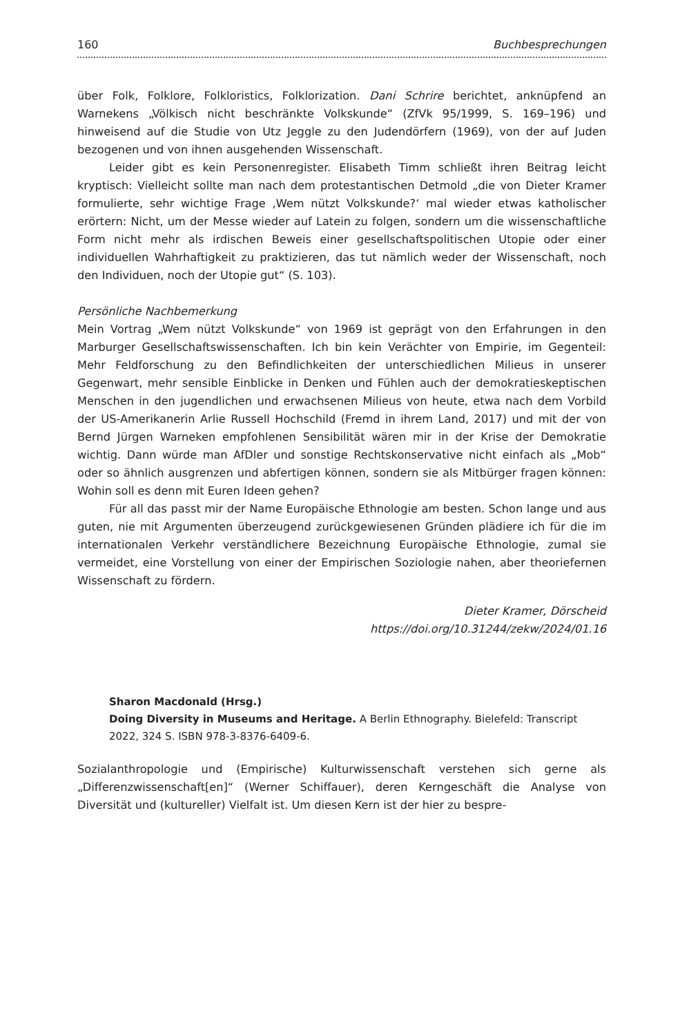160 Buchbesprechungen
über Folk, Folklore, Folkloristics, Folklorization. Dani Schrire berichtet, anknüpfend an Warnekens „Völkisch nicht beschränkte Volkskunde“ (ZfVk 95/1999, S. 169–196) und hinweisend auf die Studie von Utz Jeggle zu den Judendörfern (1969), von der auf Juden bezogenen und von ihnen ausgehenden Wissenschaft.
Leider gibt es kein Personenregister. Elisabeth Timm schließt ihren Beitrag leicht kryptisch: Vielleicht sollte man nach dem protestantischen Detmold „die von Dieter Kramer formulierte, sehr wichtige Frage ‚Wem nützt Volkskunde?‘ mal wieder etwas katholischer erörtern: Nicht, um der Messe wieder auf Latein zu folgen, sondern um die wissenschaftliche Form nicht mehr als irdischen Beweis einer gesellschaftspoliti­schen Utopie oder einer individuellen Wahrhaftigkeit zu praktizieren, das tut nämlich weder der Wissenschaft, noch den Individuen, noch der Utopie gut“ (S. 103).
Persönliche Nachbemerkung
Mein Vortrag „Wem nützt Volkskunde“ von 1969 ist geprägt von den Erfahrungen in den Marburger Gesellschaftswissenschaften. Ich bin kein Verächter von Empirie, im Gegenteil: Mehr Feldforschung zu den Befindlichkeiten der unterschiedlichen Milieus in unserer Gegenwart, mehr sensible Einblicke in Denken und Fühlen auch der demokratieskeptischen Menschen in den jugendlichen und erwachsenen Milieus von heute, etwa nach dem Vorbild der US-Amerikanerin Arlie Russell Hochschild (Fremd in ihrem Land, 2017) und mit der von Bernd Jürgen Warneken empfohlenen Sensibilität wären mir in der Krise der Demokratie wichtig. Dann würde man AfDler und sonstige Rechtskonservative nicht einfach als „Mob“ oder so ähnlich ausgrenzen und abfertigen können, sondern sie als Mitbürger fragen können: Wohin soll es denn mit Euren Ideen gehen?
Für all das passt mir der Name Europäische Ethnologie am besten. Schon lange und aus guten, nie mit Argumenten überzeugend zurückgewiesenen Gründen plä­diere ich für die im internationalen Verkehr verständlichere Bezeichnung Europäi­sche Ethnologie, zumal sie vermeidet, eine Vorstellung von einer der Empirischen Soziologie nahen, aber theoriefernen Wissenschaft zu fördern.
Dieter Kramer, Dörscheid
https://doi.org/10.31244/zekw/2024/01.16
Sharon Macdonald (Hrsg.)
Doing Diversity in Museums and Heritage. A Berlin Ethnography. Bielefeld: Transcript 2022, 324 S. ISBN 978-3-8376-6409-6.
Sozialanthropologie und (Empirische) Kulturwissenschaft verstehen sich gerne als „Differenzwissenschaft[en]“ (Werner Schiffauer), deren Kerngeschäft die Analyse von Diversität und (kultureller) Vielfalt ist. Um diesen Kern ist der hier zu bespre-